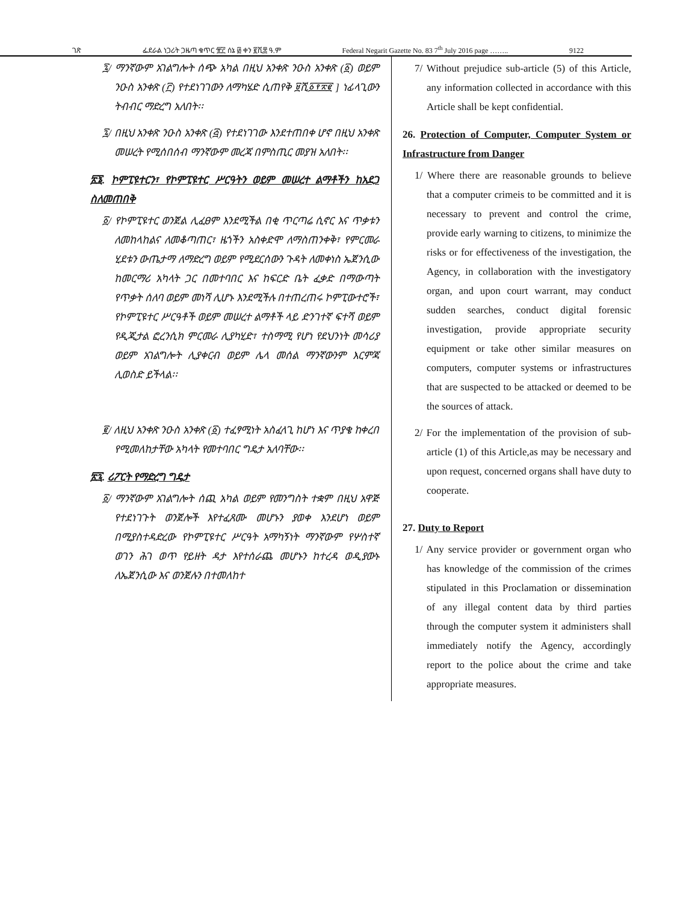ገጽ ፌደራል ነጋሪት ጋዜጣ ቁጥር ፹፫ ሰኔ ፴ ቀን ፪ሺ፰ ዓ.ም Federal Negarit Gazette No. 83 7<sup>th</sup> July 2016 page …….. 9122
፯/ ማንኛውም አገልግሎት ሰጭ አካል በዚህ አንቀጽ ንዑስ አንቀጽ (፩) ወይም ንዑስ አንቀጽ (፫) የተደነገገውን ለማካሄድ ሲጠየቅ ፱ሺ፩፻፳፪ ] ነፊላጊውን ትብብር ማድረግ አለበት፡፡
፯/ በዚህ አንቀጽ ንዑስ አንቀጽ (፭) የተደነገገው እንደተጠበቀ ሆኖ በዚህ አንቀጽ መሠረት የሚሰበሰብ ማንኛውም መረጃ በምስጢር መያዝ አለበት፡፡
፳፮. ኮምፒዩተርን፣ የኮምፒዩተር ሥርዓትን ወይም መሠረተ ልማቶችን ከአደጋ ስለመጠበቅ
፩/ የኮምፒዩተር ወንጀል ሊፈፀም እንደሚችል በቂ ጥርጣሬ ሲኖር እና ጥቃቱን ለመከላከልና ለመቆጣጠር፣ ዜጎችን አስቀድሞ ለማስጠንቀቅ፣ የምርመራ ሂደቱን ውጤታማ ለማድረግ ወይም የሚደርሰውን ጉዳት ለመቀነስ ኤጀንሲው ከመርማሪ አካላት ጋር በመተባበር እና ከፍርድ ቤት ፈቃድ በማውጣት የጥቃት ሰለባ ወይም መነሻ ሊሆኑ እንደሚችሉ በተጠረጠሩ ኮምፒውተሮች፣ የኮምፒዩተር ሥርዓቶች ወይም መሠረተ ልማቶች ላይ ድንገተኛ ፍተሻ ወይም የዲጂታል ፎረንሲክ ምርመራ ሊያካሂድ፣ ተስማሚ የሆነ የደህንነት መሳሪያ ወይም አገልግሎት ሊያቀርብ ወይም ሌላ መሰል ማንኛውንም እርምጃ ሊወስድ ይችላል፡፡
፪/ ለዚህ አንቀጽ ንዑስ አንቀጽ (፩) ተፈፃሚነት አስፈላጊ ከሆነ እና ጥያቄ ከቀረበ የሚመለከታቸው አካላት የመተባበር ግዴታ አለባቸው፡፡
፳፯. ሪፖርት የማድረግ ግዴታ
፩/ ማንኛውም አገልግሎት ሰጪ አካል ወይም የመንግስት ተቋም በዚህ አዋጅ የተደነገጉት ወንጀሎች እየተፈጸሙ መሆኑን ያወቀ እንደሆነ ወይም በሚያስተዳድረው የኮምፒዩተር ሥርዓት አማካኝነት ማንኛውም የሦስተኛ ወገን ሕገ ወጥ የይዘት ዳታ እየተሰራጨ መሆኑን ከተረዳ ወዲያውኑ ለኤጀንሲው እና ወንጀሉን በተመለከተ
7/ Without prejudice sub-article (5) of this Article, any information collected in accordance with this Article shall be kept confidential.
26. Protection of Computer, Computer System or Infrastructure from Danger
1/ Where there are reasonable grounds to believe that a computer crimeis to be committed and it is necessary to prevent and control the crime, provide early warning to citizens, to minimize the risks or for effectiveness of the investigation, the Agency, in collaboration with the investigatory organ, and upon court warrant, may conduct sudden searches, conduct digital forensic investigation, provide appropriate security equipment or take other similar measures on computers, computer systems or infrastructures that are suspected to be attacked or deemed to be the sources of attack.
2/ For the implementation of the provision of sub-article (1) of this Article,as may be necessary and upon request, concerned organs shall have duty to cooperate.
27. Duty to Report
1/ Any service provider or government organ who has knowledge of the commission of the crimes stipulated in this Proclamation or dissemination of any illegal content data by third parties through the computer system it administers shall immediately notify the Agency, accordingly report to the police about the crime and take appropriate measures.